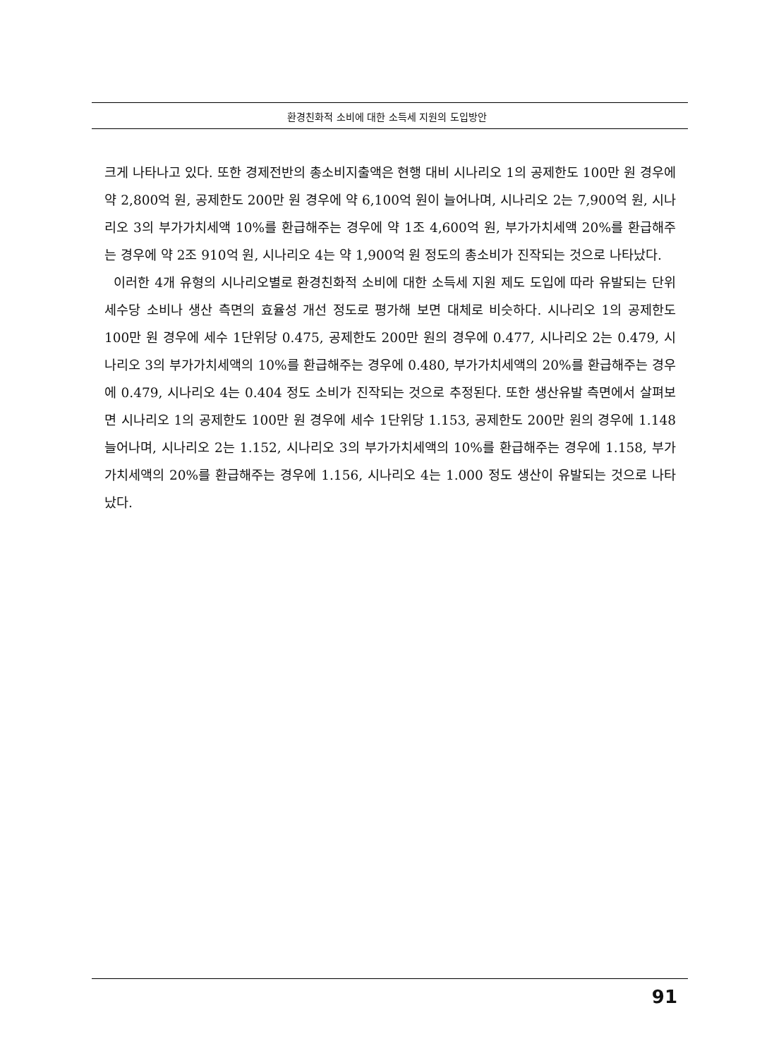환경친화적 소비에 대한 소득세 지원의 도입방안
크게 나타나고 있다. 또한 경제전반의 총소비지출액은 현행 대비 시나리오 1의 공제한도 100만 원 경우에 약 2,800억 원, 공제한도 200만 원 경우에 약 6,100억 원이 늘어나며, 시나리오 2는 7,900억 원, 시나리오 3의 부가가치세액 10%를 환급해주는 경우에 약 1조 4,600억 원, 부가가치세액 20%를 환급해주는 경우에 약 2조 910억 원, 시나리오 4는 약 1,900억 원 정도의 총소비가 진작되는 것으로 나타났다.
이러한 4개 유형의 시나리오별로 환경친화적 소비에 대한 소득세 지원 제도 도입에 따라 유발되는 단위 세수당 소비나 생산 측면의 효율성 개선 정도로 평가해 보면 대체로 비슷하다. 시나리오 1의 공제한도 100만 원 경우에 세수 1단위당 0.475, 공제한도 200만 원의 경우에 0.477, 시나리오 2는 0.479, 시나리오 3의 부가가치세액의 10%를 환급해주는 경우에 0.480, 부가가치세액의 20%를 환급해주는 경우에 0.479, 시나리오 4는 0.404 정도 소비가 진작되는 것으로 추정된다. 또한 생산유발 측면에서 살펴보면 시나리오 1의 공제한도 100만 원 경우에 세수 1단위당 1.153, 공제한도 200만 원의 경우에 1.148 늘어나며, 시나리오 2는 1.152, 시나리오 3의 부가가치세액의 10%를 환급해주는 경우에 1.158, 부가가치세액의 20%를 환급해주는 경우에 1.156, 시나리오 4는 1.000 정도 생산이 유발되는 것으로 나타났다.
91